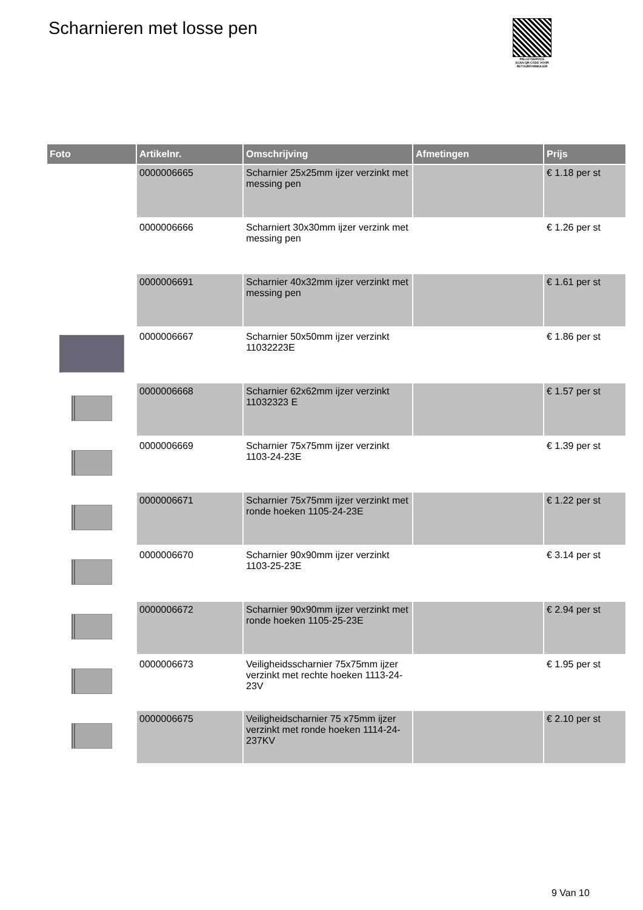Scharnieren met losse pen
PALLETSERVICE
SCAN QR-CODE VOOR RETOURFORMULIER
| Foto | Artikelnr. | Omschrijving | Afmetingen | Prijs |
| --- | --- | --- | --- | --- |
| | 0000006665 | Scharnier 25x25mm ijzer verzinkt met messing pen | | € 1.18 per st |
| | 0000006666 | Scharniert 30x30mm ijzer verzink met messing pen | | € 1.26 per st |
| | 0000006691 | Scharnier 40x32mm ijzer verzinkt met messing pen | | € 1.61 per st |
| | 0000006667 | Scharnier 50x50mm ijzer verzinkt 11032223E | | € 1.86 per st |
| | 0000006668 | Scharnier 62x62mm ijzer verzinkt 11032323 E | | € 1.57 per st |
| | 0000006669 | Scharnier 75x75mm ijzer verzinkt 1103-24-23E | | € 1.39 per st |
| | 0000006671 | Scharnier 75x75mm ijzer verzinkt met ronde hoeken 1105-24-23E | | € 1.22 per st |
| | 0000006670 | Scharnier 90x90mm ijzer verzinkt 1103-25-23E | | € 3.14 per st |
| | 0000006672 | Scharnier 90x90mm ijzer verzinkt met ronde hoeken 1105-25-23E | | € 2.94 per st |
| | 0000006673 | Veiligheidsscharnier 75x75mm ijzer verzinkt met rechte hoeken 1113-24-23V | | € 1.95 per st |
| | 0000006675 | Veiligheidscharnier 75 x75mm ijzer verzinkt met ronde hoeken 1114-24-237KV | | € 2.10 per st |
9 Van 10